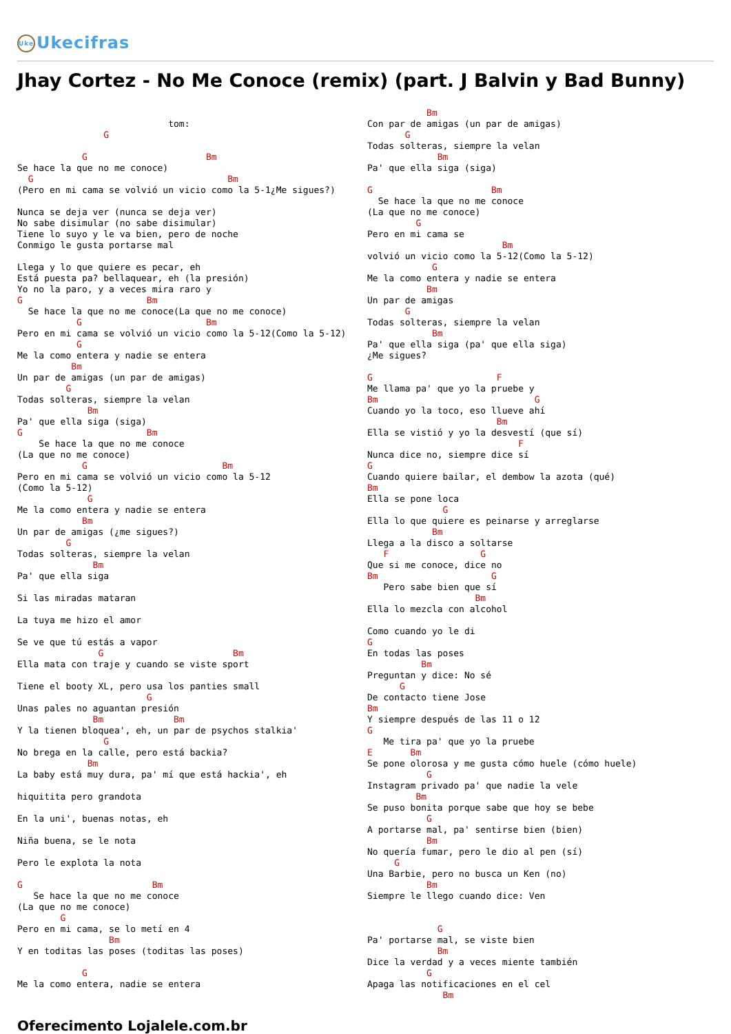Uke Ukecifras
Jhay Cortez - No Me Conoce (remix) (part. J Balvin y Bad Bunny)
                            tom:
                G

            G                      Bm
Se hace la que no me conoce)
  G                                    Bm
(Pero en mi cama se volvió un vicio como la 5-1¿Me sigues?)

Nunca se deja ver (nunca se deja ver)
No sabe disimular (no sabe disimular)
Tiene lo suyo y le va bien, pero de noche
Conmigo le gusta portarse mal

Llega y lo que quiere es pecar, eh
Está puesta pa? bellaquear, eh (la presión)
Yo no la paro, y a veces mira raro y
G                       Bm
  Se hace la que no me conoce(La que no me conoce)
           G                       Bm
Pero en mi cama se volvió un vicio como la 5-12(Como la 5-12)
           G
Me la como entera y nadie se entera
          Bm
Un par de amigas (un par de amigas)
         G
Todas solteras, siempre la velan
             Bm
Pa' que ella siga (siga)
G                       Bm
    Se hace la que no me conoce
(La que no me conoce)
            G                         Bm
Pero en mi cama se volvió un vicio como la 5-12
(Como la 5-12)
             G
Me la como entera y nadie se entera
            Bm
Un par de amigas (¿me sigues?)
         G
Todas solteras, siempre la velan
              Bm
Pa' que ella siga

Si las miradas mataran

La tuya me hizo el amor

Se ve que tú estás a vapor
               G                        Bm
Ella mata con traje y cuando se viste sport

Tiene el booty XL, pero usa los panties small
                        G
Unas pales no aguantan presión
              Bm             Bm
Y la tienen bloquea', eh, un par de psychos stalkia'
                G
No brega en la calle, pero está backia?
             Bm
La baby está muy dura, pa' mí que está hackia', eh

hiquitita pero grandota

En la uni', buenas notas, eh

Niña buena, se le nota

Pero le explota la nota

G                        Bm
   Se hace la que no me conoce
(La que no me conoce)
        G
Pero en mi cama, se lo metí en 4
                 Bm
Y en toditas las poses (toditas las poses)

            G
Me la como entera, nadie se entera
           Bm
Con par de amigas (un par de amigas)
       G
Todas solteras, siempre la velan
             Bm
Pa' que ella siga (siga)

G                      Bm
  Se hace la que no me conoce
(La que no me conoce)
         G
Pero en mi cama se
                         Bm
volvió un vicio como la 5-12(Como la 5-12)
            G
Me la como entera y nadie se entera
           Bm
Un par de amigas
       G
Todas solteras, siempre la velan
            Bm
Pa' que ella siga (pa' que ella siga)
¿Me sigues?

G                       F
Me llama pa' que yo la pruebe y
Bm                             G
Cuando yo la toco, eso llueve ahí
                        Bm
Ella se vistió y yo la desvestí (que sí)
                            F
Nunca dice no, siempre dice sí
G
Cuando quiere bailar, el dembow la azota (qué)
Bm
Ella se pone loca
              G
Ella lo que quiere es peinarse y arreglarse
            Bm
Llega a la disco a soltarse
   F                 G
Que si me conoce, dice no
Bm                     G
   Pero sabe bien que sí
                    Bm
Ella lo mezcla con alcohol

Como cuando yo le di
G
En todas las poses
          Bm
Preguntan y dice: No sé
      G
De contacto tiene Jose
Bm
Y siempre después de las 11 o 12
G
   Me tira pa' que yo la pruebe
E       Bm
Se pone olorosa y me gusta cómo huele (cómo huele)
           G
Instagram privado pa' que nadie la vele
         Bm
Se puso bonita porque sabe que hoy se bebe
           G
A portarse mal, pa' sentirse bien (bien)
           Bm
No quería fumar, pero le dio al pen (sí)
     G
Una Barbie, pero no busca un Ken (no)
           Bm
Siempre le llego cuando dice: Ven


             G
Pa' portarse mal, se viste bien
             Bm
Dice la verdad y a veces miente también
           G
Apaga las notificaciones en el cel
              Bm
Oferecimento Lojalele.com.br